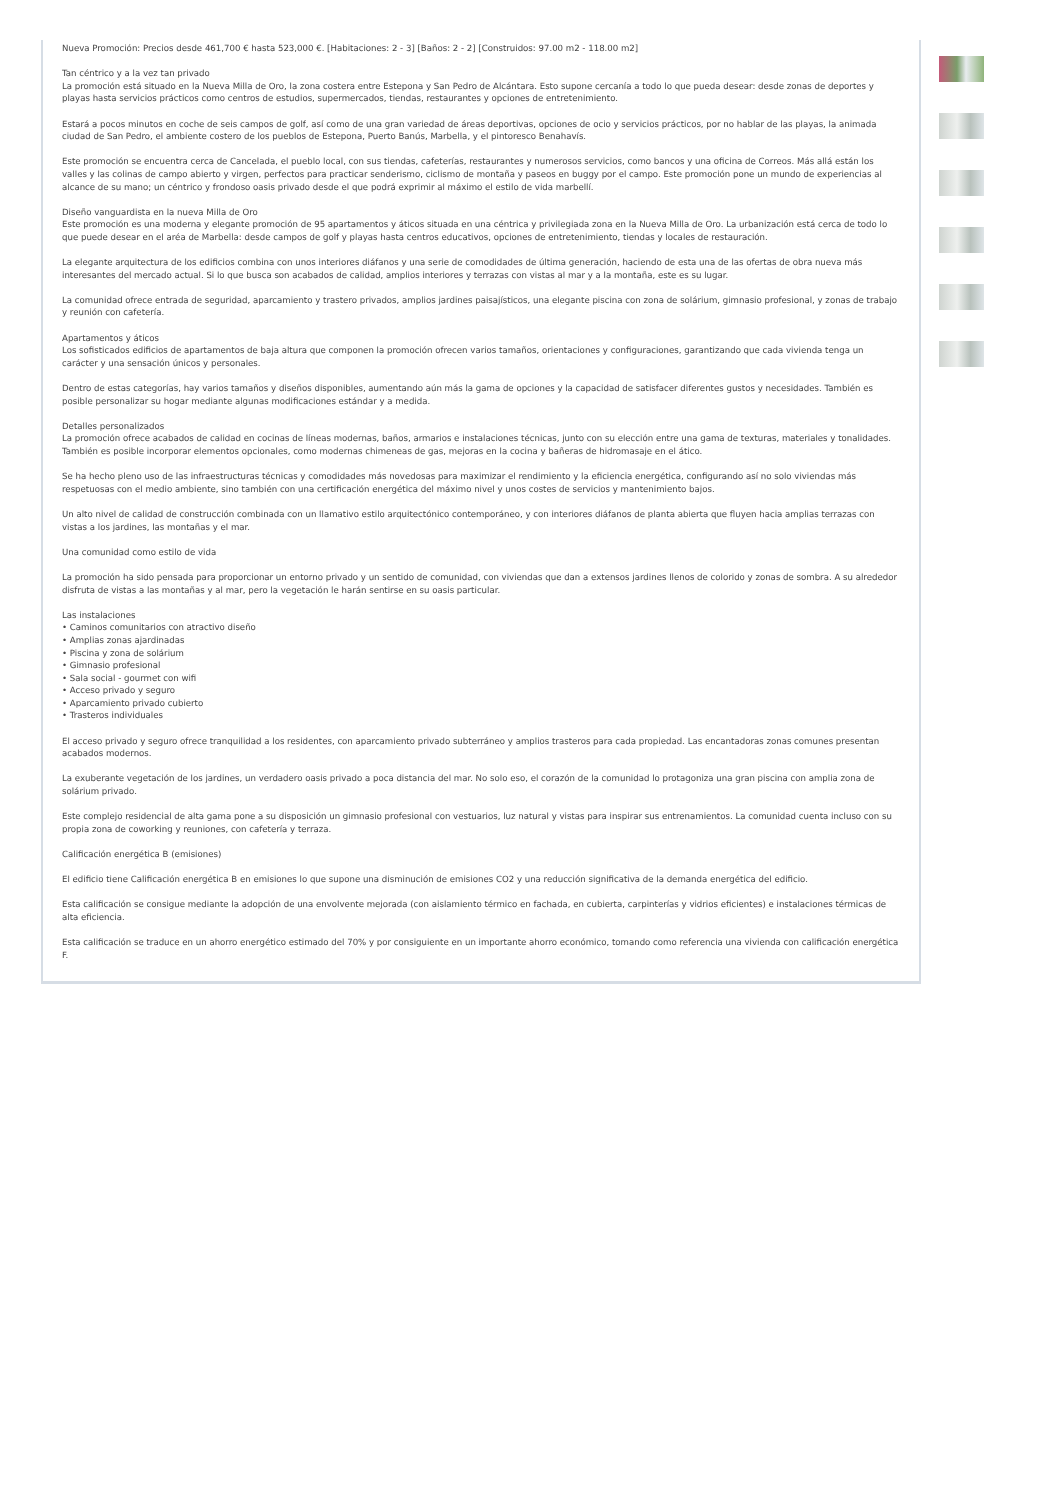Nueva Promoción: Precios desde 461,700 € hasta 523,000 €. [Habitaciones: 2 - 3] [Baños: 2 - 2] [Construidos: 97.00 m2 - 118.00 m2]
Tan céntrico y a la vez tan privado
La promoción está situado en la Nueva Milla de Oro, la zona costera entre Estepona y San Pedro de Alcántara. Esto supone cercanía a todo lo que pueda desear: desde zonas de deportes y playas hasta servicios prácticos como centros de estudios, supermercados, tiendas, restaurantes y opciones de entretenimiento.
Estará a pocos minutos en coche de seis campos de golf, así como de una gran variedad de áreas deportivas, opciones de ocio y servicios prácticos, por no hablar de las playas, la animada ciudad de San Pedro, el ambiente costero de los pueblos de Estepona, Puerto Banús, Marbella, y el pintoresco Benahavís.
Este promoción se encuentra cerca de Cancelada, el pueblo local, con sus tiendas, cafeterías, restaurantes y numerosos servicios, como bancos y una oficina de Correos. Más allá están los valles y las colinas de campo abierto y virgen, perfectos para practicar senderismo, ciclismo de montaña y paseos en buggy por el campo. Este promoción pone un mundo de experiencias al alcance de su mano; un céntrico y frondoso oasis privado desde el que podrá exprimir al máximo el estilo de vida marbellí.
Diseño vanguardista en la nueva Milla de Oro
Este promoción es una moderna y elegante promoción de 95 apartamentos y áticos situada en una céntrica y privilegiada zona en la Nueva Milla de Oro. La urbanización está cerca de todo lo que puede desear en el aréa de Marbella: desde campos de golf y playas hasta centros educativos, opciones de entretenimiento, tiendas y locales de restauración.
La elegante arquitectura de los edificios combina con unos interiores diáfanos y una serie de comodidades de última generación, haciendo de esta una de las ofertas de obra nueva más interesantes del mercado actual. Si lo que busca son acabados de calidad, amplios interiores y terrazas con vistas al mar y a la montaña, este es su lugar.
La comunidad ofrece entrada de seguridad, aparcamiento y trastero privados, amplios jardines paisajísticos, una elegante piscina con zona de solárium, gimnasio profesional, y zonas de trabajo y reunión con cafetería.
Apartamentos y áticos
Los sofisticados edificios de apartamentos de baja altura que componen la promoción ofrecen varios tamaños, orientaciones y configuraciones, garantizando que cada vivienda tenga un carácter y una sensación únicos y personales.
Dentro de estas categorías, hay varios tamaños y diseños disponibles, aumentando aún más la gama de opciones y la capacidad de satisfacer diferentes gustos y necesidades. También es posible personalizar su hogar mediante algunas modificaciones estándar y a medida.
Detalles personalizados
La promoción ofrece acabados de calidad en cocinas de líneas modernas, baños, armarios e instalaciones técnicas, junto con su elección entre una gama de texturas, materiales y tonalidades. También es posible incorporar elementos opcionales, como modernas chimeneas de gas, mejoras en la cocina y bañeras de hidromasaje en el ático.
Se ha hecho pleno uso de las infraestructuras técnicas y comodidades más novedosas para maximizar el rendimiento y la eficiencia energética, configurando así no solo viviendas más respetuosas con el medio ambiente, sino también con una certificación energética del máximo nivel y unos costes de servicios y mantenimiento bajos.
Un alto nivel de calidad de construcción combinada con un llamativo estilo arquitectónico contemporáneo, y con interiores diáfanos de planta abierta que fluyen hacia amplias terrazas con vistas a los jardines, las montañas y el mar.
Una comunidad como estilo de vida
La promoción ha sido pensada para proporcionar un entorno privado y un sentido de comunidad, con viviendas que dan a extensos jardines llenos de colorido y zonas de sombra. A su alrededor disfruta de vistas a las montañas y al mar, pero la vegetación le harán sentirse en su oasis particular.
Las instalaciones
• Caminos comunitarios con atractivo diseño
• Amplias zonas ajardinadas
• Piscina y zona de solárium
• Gimnasio profesional
• Sala social - gourmet con wifi
• Acceso privado y seguro
• Aparcamiento privado cubierto
• Trasteros individuales
El acceso privado y seguro ofrece tranquilidad a los residentes, con aparcamiento privado subterráneo y amplios trasteros para cada propiedad. Las encantadoras zonas comunes presentan acabados modernos.
La exuberante vegetación de los jardines, un verdadero oasis privado a poca distancia del mar. No solo eso, el corazón de la comunidad lo protagoniza una gran piscina con amplia zona de solárium privado.
Este complejo residencial de alta gama pone a su disposición un gimnasio profesional con vestuarios, luz natural y vistas para inspirar sus entrenamientos. La comunidad cuenta incluso con su propia zona de coworking y reuniones, con cafetería y terraza.
Calificación energética B (emisiones)
El edificio tiene Calificación energética B en emisiones lo que supone una disminución de emisiones CO2 y una reducción significativa de la demanda energética del edificio.
Esta calificación se consigue mediante la adopción de una envolvente mejorada (con aislamiento térmico en fachada, en cubierta, carpinterías y vidrios eficientes) e instalaciones térmicas de alta eficiencia.
Esta calificación se traduce en un ahorro energético estimado del 70% y por consiguiente en un importante ahorro económico, tomando como referencia una vivienda con calificación energética F.